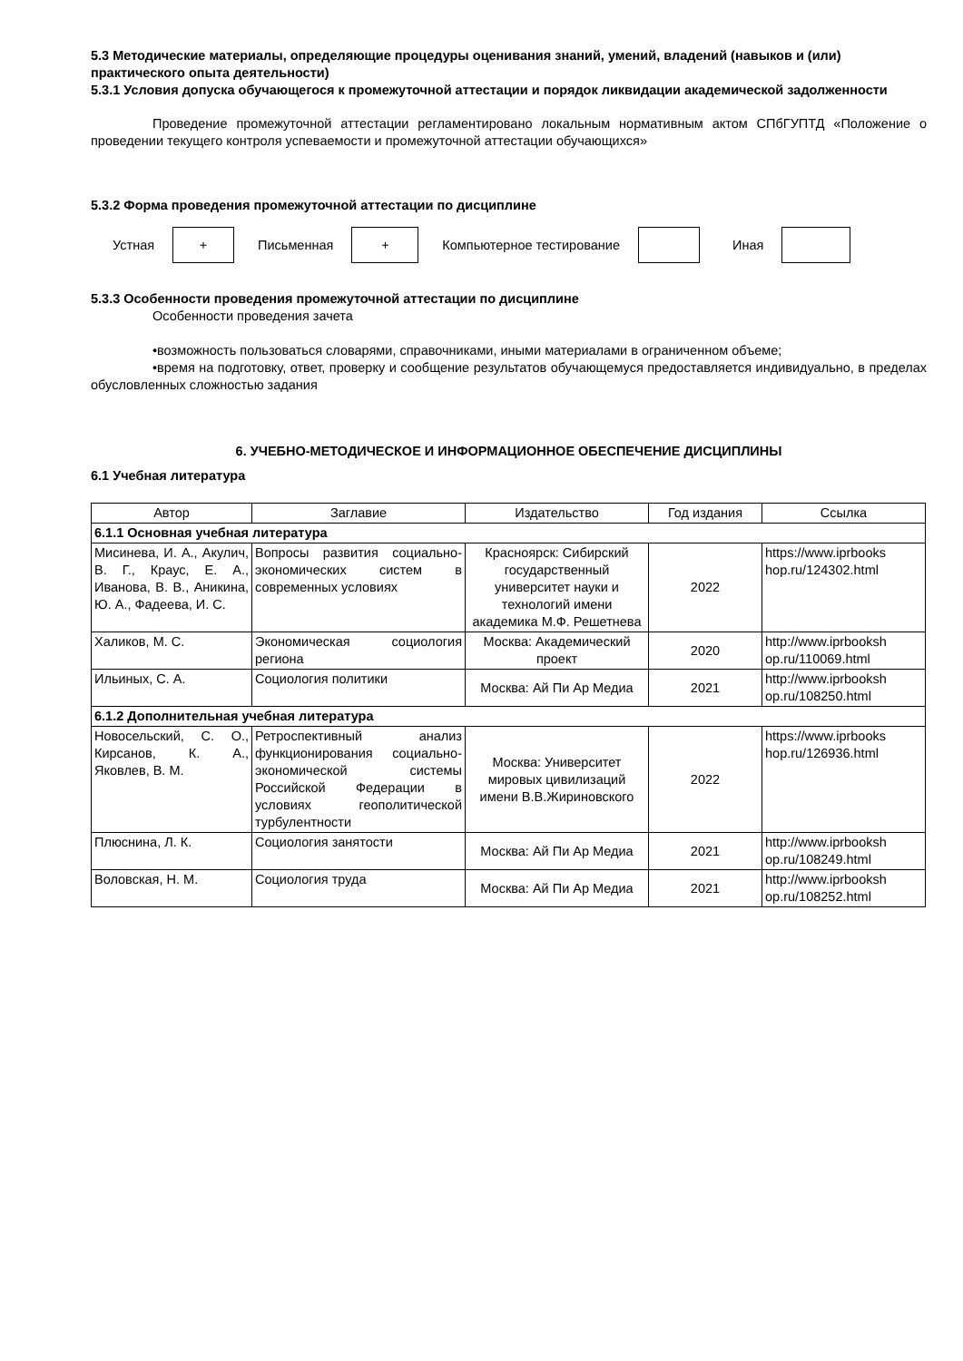5.3 Методические материалы, определяющие процедуры оценивания знаний, умений, владений (навыков и (или) практического опыта деятельности)
5.3.1 Условия допуска обучающегося к промежуточной аттестации и порядок ликвидации академической задолженности
Проведение промежуточной аттестации регламентировано локальным нормативным актом СПбГУПТД «Положение о проведении текущего контроля успеваемости и промежуточной аттестации обучающихся»
5.3.2 Форма проведения промежуточной аттестации по дисциплине
Устная
+
Письменная
+
Компьютерное тестирование Иная
5.3.3 Особенности проведения промежуточной аттестации по дисциплине
Особенности проведения зачета
•возможность пользоваться словарями, справочниками, иными материалами в ограниченном объеме;
•время на подготовку, ответ, проверку и сообщение результатов обучающемуся предоставляется индивидуально, в пределах обусловленных сложностью задания
6. УЧЕБНО-МЕТОДИЧЕСКОЕ И ИНФОРМАЦИОННОЕ ОБЕСПЕЧЕНИЕ ДИСЦИПЛИНЫ
6.1 Учебная литература
| Автор | Заглавие | Издательство | Год издания | Ссылка |
| --- | --- | --- | --- | --- |
| 6.1.1 Основная учебная литература | | | | |
| Мисинева, И. А., Акулич, В. Г., Краус, Е. А., Иванова, В. В., Аникина, Ю. А., Фадеева, И. С. | Вопросы развития социально-экономических систем в современных условиях | Красноярск: Сибирский государственный университет науки и технологий имени академика М.Ф. Решетнева | 2022 | https://www.iprbooks hop.ru/124302.html |
| Халиков, М. С. | Экономическая социология региона | Москва: Академический проект | 2020 | http://www.iprbooksh op.ru/110069.html |
| Ильиных, С. А. | Социология политики | Москва: Ай Пи Ар Медиа | 2021 | http://www.iprbooksh op.ru/108250.html |
| 6.1.2 Дополнительная учебная литература | | | | |
| Новосельский, С. О., Кирсанов, К. А., Яковлев, В. М. | Ретроспективный анализ функционирования социально-экономической системы Российской Федерации в условиях геополитической турбулентности | Москва: Университет мировых цивилизаций имени В.В.Жириновского | 2022 | https://www.iprbooks hop.ru/126936.html |
| Плюснина, Л. К. | Социология занятости | Москва: Ай Пи Ар Медиа | 2021 | http://www.iprbooksh op.ru/108249.html |
| Воловская, Н. М. | Социология труда | Москва: Ай Пи Ар Медиа | 2021 | http://www.iprbooksh op.ru/108252.html |